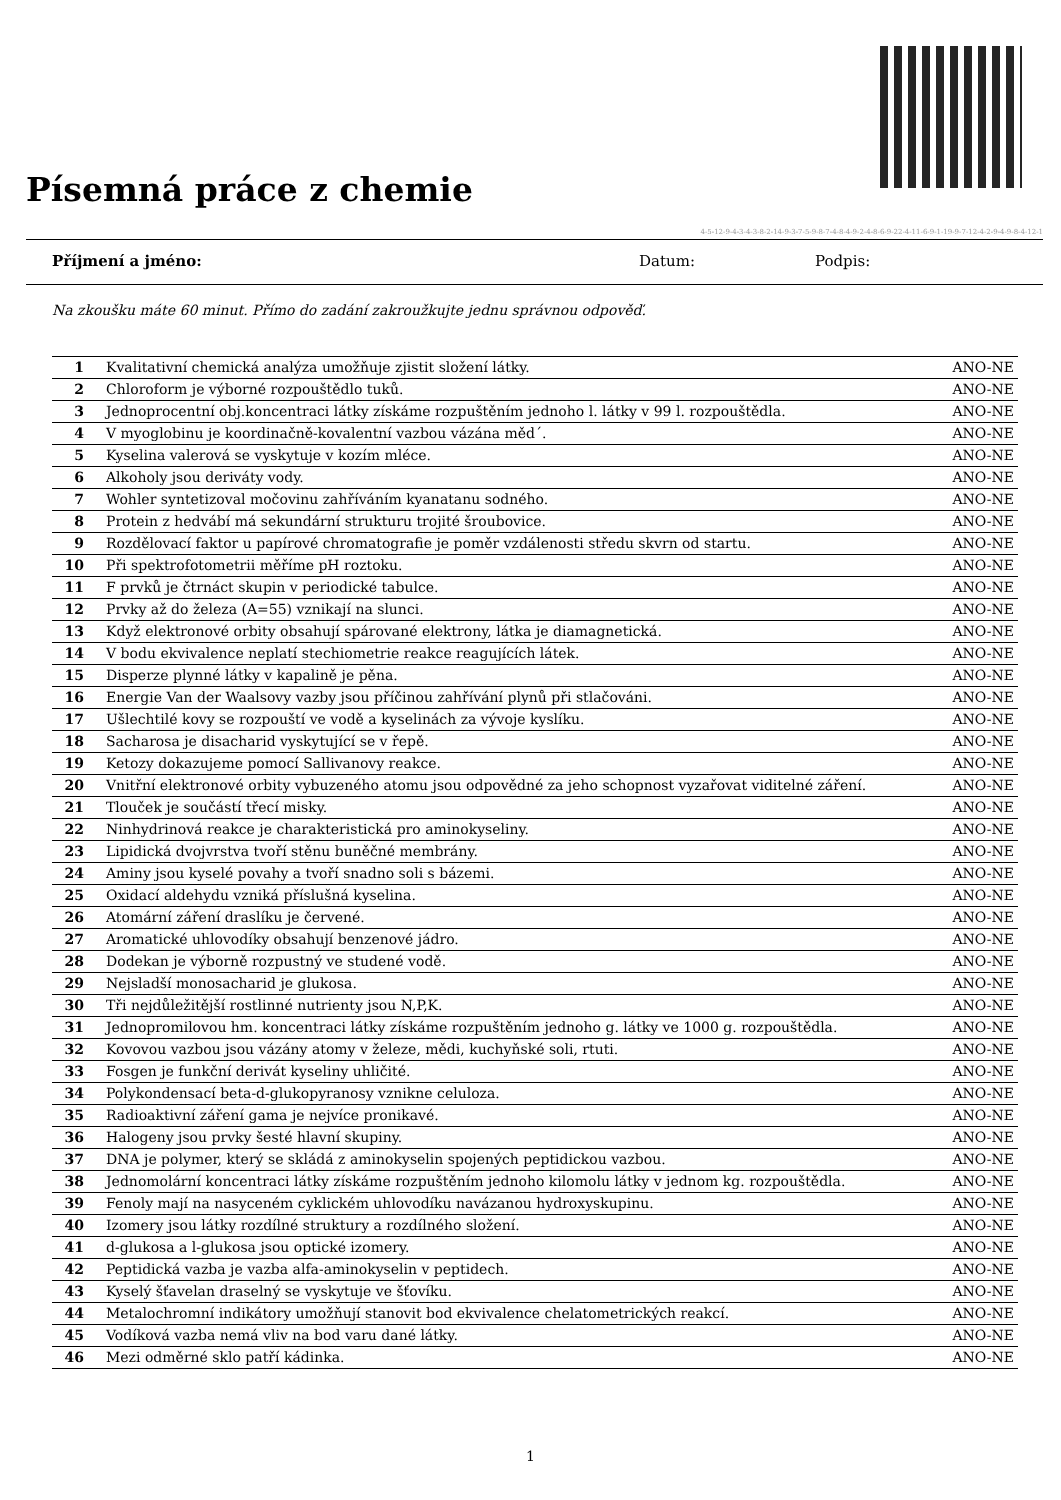Písemná práce z chemie
4-5-12-9-4-3-4-3-8-2-14-9-3-7-5-9-8-7-4-8-4-9-2-4-8-6-9-22-4-11-6-9-1-19-9-7-12-4-2-9-4-9-8-4-12-1
Příjmení a jméno: Datum: Podpis:
Na zkoušku máte 60 minut. Přímo do zadání zakroužkujte jednu správnou odpověď.
| 1 | Kvalitativní chemická analýza umožňuje zjistit složení látky. | ANO-NE |
| 2 | Chloroform je výborné rozpouštědlo tuků. | ANO-NE |
| 3 | Jednoprocentní obj.koncentraci látky získáme rozpuštěním jednoho l. látky v 99 l. rozpouštědla. | ANO-NE |
| 4 | V myoglobinu je koordinačně-kovalentní vazbou vázána měd´. | ANO-NE |
| 5 | Kyselina valerová se vyskytuje v kozím mléce. | ANO-NE |
| 6 | Alkoholy jsou deriváty vody. | ANO-NE |
| 7 | Wohler syntetizoval močovinu zahříváním kyanatanu sodného. | ANO-NE |
| 8 | Protein z hedvábí má sekundární strukturu trojité šroubovice. | ANO-NE |
| 9 | Rozdělovací faktor u papírové chromatografie je poměr vzdálenosti středu skvrn od startu. | ANO-NE |
| 10 | Při spektrofotometrii měříme pH roztoku. | ANO-NE |
| 11 | F prvků je čtrnáct skupin v periodické tabulce. | ANO-NE |
| 12 | Prvky až do železa (A=55) vznikají na slunci. | ANO-NE |
| 13 | Když elektronové orbity obsahují spárované elektrony, látka je diamagnetická. | ANO-NE |
| 14 | V bodu ekvivalence neplatí stechiometrie reakce reagujících látek. | ANO-NE |
| 15 | Disperze plynné látky v kapalině je pěna. | ANO-NE |
| 16 | Energie Van der Waalsovy vazby jsou příčinou zahřívání plynů při stlačováni. | ANO-NE |
| 17 | Ušlechtilé kovy se rozpouští ve vodě a kyselinách za vývoje kyslíku. | ANO-NE |
| 18 | Sacharosa je disacharid vyskytující se v řepě. | ANO-NE |
| 19 | Ketozy dokazujeme pomocí Sallivanovy reakce. | ANO-NE |
| 20 | Vnitřní elektronové orbity vybuzeného atomu jsou odpovědné za jeho schopnost vyzařovat viditelné záření. | ANO-NE |
| 21 | Tlouček je součástí třecí misky. | ANO-NE |
| 22 | Ninhydrinová reakce je charakteristická pro aminokyseliny. | ANO-NE |
| 23 | Lipidická dvojvrstva tvoří stěnu buněčné membrány. | ANO-NE |
| 24 | Aminy jsou kyselé povahy a tvoří snadno soli s bázemi. | ANO-NE |
| 25 | Oxidací aldehydu vzniká příslušná kyselina. | ANO-NE |
| 26 | Atomární záření draslíku je červené. | ANO-NE |
| 27 | Aromatické uhlovodíky obsahují benzenové jádro. | ANO-NE |
| 28 | Dodekan je výborně rozpustný ve studené vodě. | ANO-NE |
| 29 | Nejsladší monosacharid je glukosa. | ANO-NE |
| 30 | Tři nejdůležitější rostlinné nutrienty jsou N,P,K. | ANO-NE |
| 31 | Jednopromilovou hm. koncentraci látky získáme rozpuštěním jednoho g. látky ve 1000 g. rozpouštědla. | ANO-NE |
| 32 | Kovovou vazbou jsou vázány atomy v železe, mědi, kuchyňské soli, rtuti. | ANO-NE |
| 33 | Fosgen je funkční derivát kyseliny uhličité. | ANO-NE |
| 34 | Polykondensací beta-d-glukopyranosy vznikne celuloza. | ANO-NE |
| 35 | Radioaktivní záření gama je nejvíce pronikavé. | ANO-NE |
| 36 | Halogeny jsou prvky šesté hlavní skupiny. | ANO-NE |
| 37 | DNA je polymer, který se skládá z aminokyselin spojených peptidickou vazbou. | ANO-NE |
| 38 | Jednomolární koncentraci látky získáme rozpuštěním jednoho kilomolu látky v jednom kg. rozpouštědla. | ANO-NE |
| 39 | Fenoly mají na nasyceném cyklickém uhlovodíku navázanou hydroxyskupinu. | ANO-NE |
| 40 | Izomery jsou látky rozdílné struktury a rozdílného složení. | ANO-NE |
| 41 | d-glukosa a l-glukosa jsou optické izomery. | ANO-NE |
| 42 | Peptidická vazba je vazba alfa-aminokyselin v peptidech. | ANO-NE |
| 43 | Kyselý šťavelan draselný se vyskytuje ve šťovíku. | ANO-NE |
| 44 | Metalochromní indikátory umožňují stanovit bod ekvivalence chelatometrických reakcí. | ANO-NE |
| 45 | Vodíková vazba nemá vliv na bod varu dané látky. | ANO-NE |
| 46 | Mezi odměrné sklo patří kádinka. | ANO-NE |
1